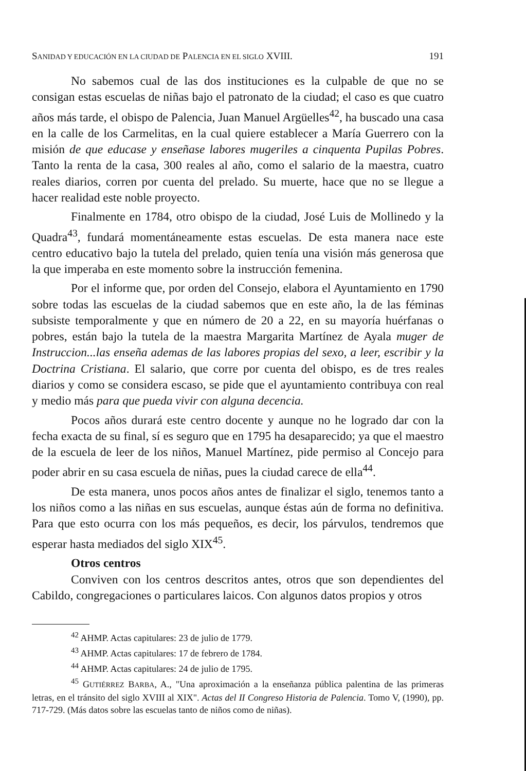SANIDAD Y EDUCACIÓN EN LA CIUDAD DE PALENCIA EN EL SIGLO XVIII. 191
No sabemos cual de las dos instituciones es la culpable de que no se consigan estas escuelas de niñas bajo el patronato de la ciudad; el caso es que cuatro años más tarde, el obispo de Palencia, Juan Manuel Argüelles<sup>42</sup>, ha buscado una casa en la calle de los Carmelitas, en la cual quiere establecer a María Guerrero con la misión de que educase y enseñase labores mugeriles a cinquenta Pupilas Pobres. Tanto la renta de la casa, 300 reales al año, como el salario de la maestra, cuatro reales diarios, corren por cuenta del prelado. Su muerte, hace que no se llegue a hacer realidad este noble proyecto.
Finalmente en 1784, otro obispo de la ciudad, José Luis de Mollinedo y la Quadra<sup>43</sup>, fundará momentáneamente estas escuelas. De esta manera nace este centro educativo bajo la tutela del prelado, quien tenía una visión más generosa que la que imperaba en este momento sobre la instrucción femenina.
Por el informe que, por orden del Consejo, elabora el Ayuntamiento en 1790 sobre todas las escuelas de la ciudad sabemos que en este año, la de las féminas subsiste temporalmente y que en número de 20 a 22, en su mayoría huérfanas o pobres, están bajo la tutela de la maestra Margarita Martínez de Ayala muger de Instruccion...las enseña ademas de las labores propias del sexo, a leer, escribir y la Doctrina Cristiana. El salario, que corre por cuenta del obispo, es de tres reales diarios y como se considera escaso, se pide que el ayuntamiento contribuya con real y medio más para que pueda vivir con alguna decencia.
Pocos años durará este centro docente y aunque no he logrado dar con la fecha exacta de su final, sí es seguro que en 1795 ha desaparecido; ya que el maestro de la escuela de leer de los niños, Manuel Martínez, pide permiso al Concejo para poder abrir en su casa escuela de niñas, pues la ciudad carece de ella<sup>44</sup>.
De esta manera, unos pocos años antes de finalizar el siglo, tenemos tanto a los niños como a las niñas en sus escuelas, aunque éstas aún de forma no definitiva. Para que esto ocurra con los más pequeños, es decir, los párvulos, tendremos que esperar hasta mediados del siglo XIX<sup>45</sup>.
Otros centros
Conviven con los centros descritos antes, otros que son dependientes del Cabildo, congregaciones o particulares laicos. Con algunos datos propios y otros
<sup>42</sup> AHMP. Actas capitulares: 23 de julio de 1779.
<sup>43</sup> AHMP. Actas capitulares: 17 de febrero de 1784.
<sup>44</sup> AHMP. Actas capitulares: 24 de julio de 1795.
<sup>45</sup> GUTIÉRREZ BARBA, A., "Una aproximación a la enseñanza pública palentina de las primeras letras, en el tránsito del siglo XVIII al XIX". Actas del II Congreso Historia de Palencia. Tomo V, (1990), pp. 717-729. (Más datos sobre las escuelas tanto de niños como de niñas).